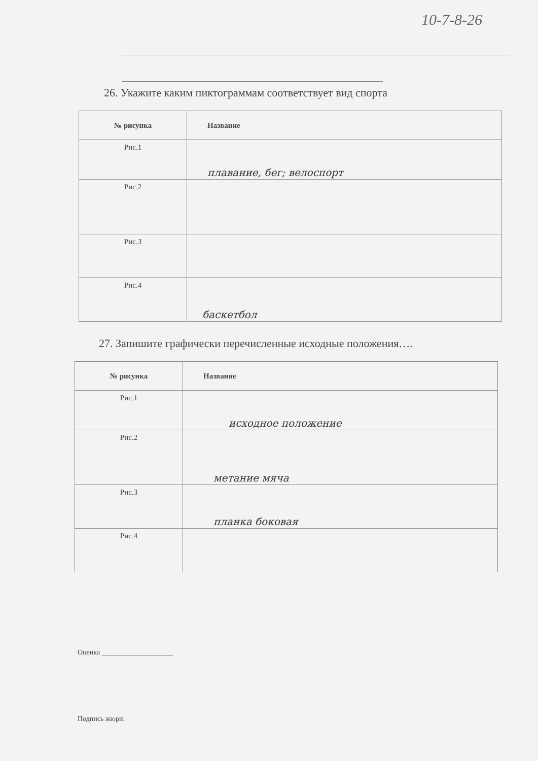10-7-8-26
26. Укажите каким пиктограммам соответствует вид спорта
| № рисунка | Название |
| --- | --- |
| Рис.1 | плавание, бег; велоспорт |
| Рис.2 | |
| Рис.3 | |
| Рис.4 | баскетбол |
27. Запишите графически перечисленные исходные положения….
| № рисунка | Название |
| --- | --- |
| Рис.1 | исходное положение |
| Рис.2 | метание мяча |
| Рис.3 | планка боковая |
| Рис.4 | |
Оценка ____________________
Подпись жюри: